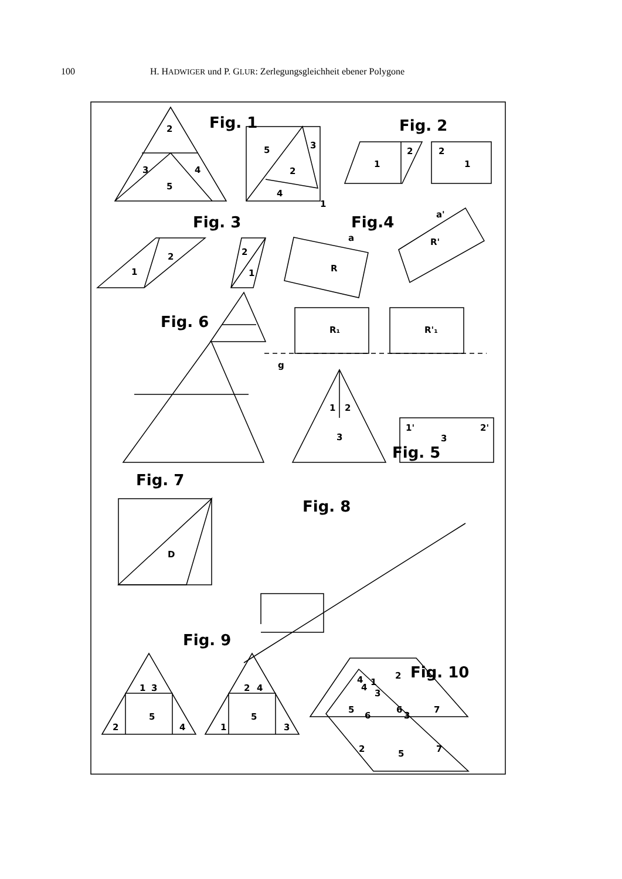100 H. HADWIGER und P. GLUR: Zerlegungsgleichheit ebener Polygone
Fig. 1
Fig. 2
Fig. 3
Fig.4
Fig. 6
Fig. 5
Fig. 7
Fig. 8
Fig. 9
Fig. 10
2
3
4
5
5
3
2
4
1
1
2
2
1
1
2
2
1
R
R'
a
a'
R₁
R'₁
g
1
2
3
1'
3
2'
D
4
2
1
3
5
6
7
1
3
5
2
4
2
4
5
1
3
1
4
6
3
2
5
7